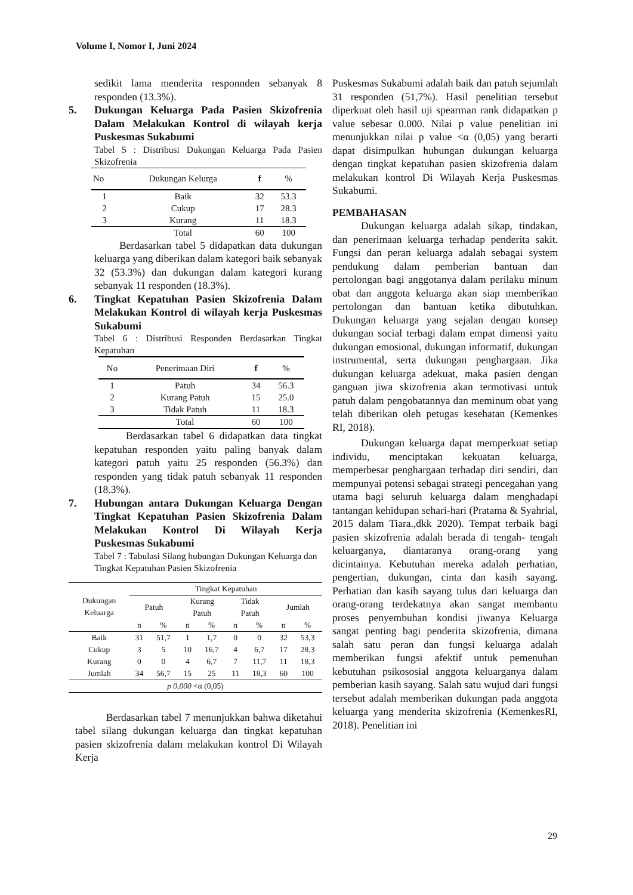Volume I, Nomor I, Juni 2024
sedikit lama menderita responnden sebanyak 8 responden (13.3%).
5. Dukungan Keluarga Pada Pasien Skizofrenia Dalam Melakukan Kontrol di wilayah kerja Puskesmas Sukabumi
Tabel 5 : Distribusi Dukungan Keluarga Pada Pasien Skizofrenia
| No | Dukungan Kelurga | f | % |
| --- | --- | --- | --- |
| 1 | Baik | 32 | 53.3 |
| 2 | Cukup | 17 | 28.3 |
| 3 | Kurang | 11 | 18.3 |
| | Total | 60 | 100 |
Berdasarkan tabel 5 didapatkan data dukungan keluarga yang diberikan dalam kategori baik sebanyak 32 (53.3%) dan dukungan dalam kategori kurang sebanyak 11 responden (18.3%).
6. Tingkat Kepatuhan Pasien Skizofrenia Dalam Melakukan Kontrol di wilayah kerja Puskesmas Sukabumi
Tabel 6 : Distribusi Responden Berdasarkan Tingkat Kepatuhan
| No | Penerimaan Diri | f | % |
| --- | --- | --- | --- |
| 1 | Patuh | 34 | 56.3 |
| 2 | Kurang Patuh | 15 | 25.0 |
| 3 | Tidak Patuh | 11 | 18.3 |
| | Total | 60 | 100 |
Berdasarkan tabel 6 didapatkan data tingkat kepatuhan responden yaitu paling banyak dalam kategori patuh yaitu 25 responden (56.3%) dan responden yang tidak patuh sebanyak 11 responden (18.3%).
7. Hubungan antara Dukungan Keluarga Dengan Tingkat Kepatuhan Pasien Skizofrenia Dalam Melakukan Kontrol Di Wilayah Kerja Puskesmas Sukabumi
Tabel 7 : Tabulasi Silang hubungan Dukungan Keluarga dan Tingkat Kepatuhan Pasien Skizofrenia
| Dukungan Keluarga | Tingkat Kepatuhan | | | | | | | |
| --- | --- | --- | --- | --- | --- | --- | --- | --- |
| | Patuh | | Kurang Patuh | | Tidak Patuh | | Jumlah | |
| | n | % | n | % | n | % | n | % |
| Baik | 31 | 51,7 | 1 | 1,7 | 0 | 0 | 32 | 53,3 |
| Cukup | 3 | 5 | 10 | 16,7 | 4 | 6,7 | 17 | 28,3 |
| Kurang | 0 | 0 | 4 | 6,7 | 7 | 11,7 | 11 | 18,3 |
| Jumlah | 34 | 56,7 | 15 | 25 | 11 | 18,3 | 60 | 100 |
| p 0,000 <α (0,05) | | | | | | | | |
Berdasarkan tabel 7 menunjukkan bahwa diketahui tabel silang dukungan keluarga dan tingkat kepatuhan pasien skizofrenia dalam melakukan kontrol Di Wilayah Kerja
Puskesmas Sukabumi adalah baik dan patuh sejumlah 31 responden (51,7%). Hasil penelitian tersebut diperkuat oleh hasil uji spearman rank didapatkan p value sebesar 0.000. Nilai p value penelitian ini menunjukkan nilai p value <α (0,05) yang berarti dapat disimpulkan hubungan dukungan keluarga dengan tingkat kepatuhan pasien skizofrenia dalam melakukan kontrol Di Wilayah Kerja Puskesmas Sukabumi.
PEMBAHASAN
Dukungan keluarga adalah sikap, tindakan, dan penerimaan keluarga terhadap penderita sakit. Fungsi dan peran keluarga adalah sebagai system pendukung dalam pemberian bantuan dan pertolongan bagi anggotanya dalam perilaku minum obat dan anggota keluarga akan siap memberikan pertolongan dan bantuan ketika dibutuhkan. Dukungan keluarga yang sejalan dengan konsep dukungan social terbagi dalam empat dimensi yaitu dukungan emosional, dukungan informatif, dukungan instrumental, serta dukungan penghargaan. Jika dukungan keluarga adekuat, maka pasien dengan ganguan jiwa skizofrenia akan termotivasi untuk patuh dalam pengobatannya dan meminum obat yang telah diberikan oleh petugas kesehatan (Kemenkes RI, 2018).
Dukungan keluarga dapat memperkuat setiap individu, menciptakan kekuatan keluarga, memperbesar penghargaan terhadap diri sendiri, dan mempunyai potensi sebagai strategi pencegahan yang utama bagi seluruh keluarga dalam menghadapi tantangan kehidupan sehari-hari (Pratama & Syahrial, 2015 dalam Tiara.,dkk 2020). Tempat terbaik bagi pasien skizofrenia adalah berada di tengah- tengah keluarganya, diantaranya orang-orang yang dicintainya. Kebutuhan mereka adalah perhatian, pengertian, dukungan, cinta dan kasih sayang. Perhatian dan kasih sayang tulus dari keluarga dan orang-orang terdekatnya akan sangat membantu proses penyembuhan kondisi jiwanya Keluarga sangat penting bagi penderita skizofrenia, dimana salah satu peran dan fungsi keluarga adalah memberikan fungsi afektif untuk pemenuhan kebutuhan psikososial anggota keluarganya dalam pemberian kasih sayang. Salah satu wujud dari fungsi tersebut adalah memberikan dukungan pada anggota keluarga yang menderita skizofrenia (KemenkesRI, 2018). Penelitian ini
29